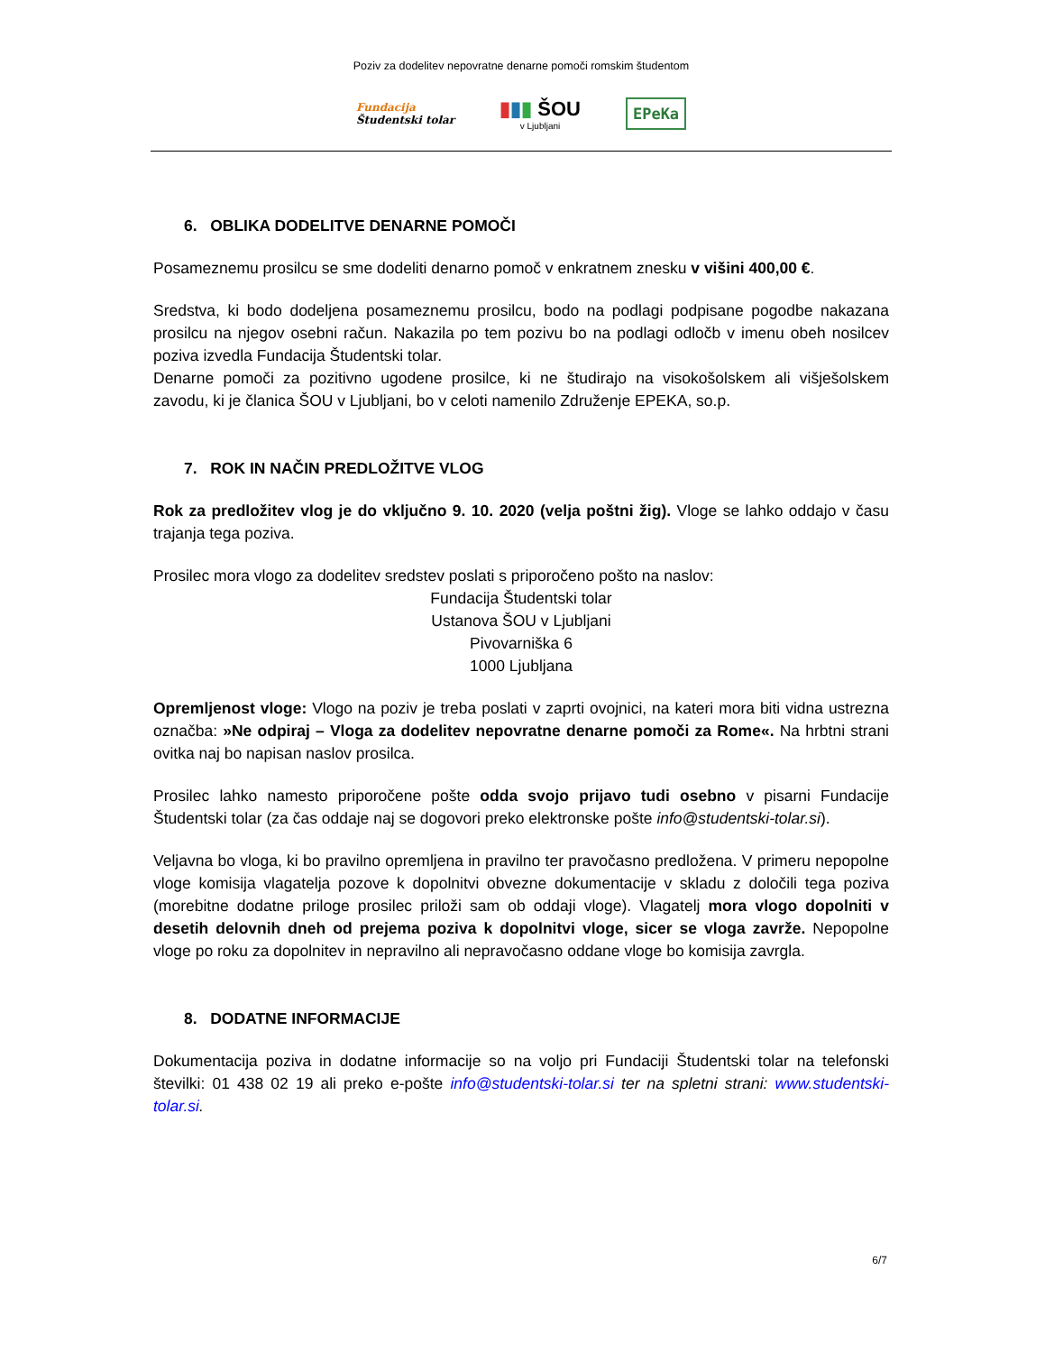Poziv za dodelitev nepovratne denarne pomoči romskim študentom
Fundacija
Študentski tolar
▮▮▮ ŠOU
v Ljubljani
EPeKa
6. OBLIKA DODELITVE DENARNE POMOČI
Posameznemu prosilcu se sme dodeliti denarno pomoč v enkratnem znesku v višini 400,00 €.
Sredstva, ki bodo dodeljena posameznemu prosilcu, bodo na podlagi podpisane pogodbe nakazana prosilcu na njegov osebni račun. Nakazila po tem pozivu bo na podlagi odločb v imenu obeh nosilcev poziva izvedla Fundacija Študentski tolar.
Denarne pomoči za pozitivno ugodene prosilce, ki ne študirajo na visokošolskem ali višješolskem zavodu, ki je članica ŠOU v Ljubljani, bo v celoti namenilo Združenje EPEKA, so.p.
7. ROK IN NAČIN PREDLOŽITVE VLOG
Rok za predložitev vlog je do vključno 9. 10. 2020 (velja poštni žig). Vloge se lahko oddajo v času trajanja tega poziva.
Prosilec mora vlogo za dodelitev sredstev poslati s priporočeno pošto na naslov:
Fundacija Študentski tolar
Ustanova ŠOU v Ljubljani
Pivovarniška 6
1000 Ljubljana
Opremljenost vloge: Vlogo na poziv je treba poslati v zaprti ovojnici, na kateri mora biti vidna ustrezna označba: »Ne odpiraj – Vloga za dodelitev nepovratne denarne pomoči za Rome«. Na hrbtni strani ovitka naj bo napisan naslov prosilca.
Prosilec lahko namesto priporočene pošte odda svojo prijavo tudi osebno v pisarni Fundacije Študentski tolar (za čas oddaje naj se dogovori preko elektronske pošte info@studentski-tolar.si).
Veljavna bo vloga, ki bo pravilno opremljena in pravilno ter pravočasno predložena. V primeru nepopolne vloge komisija vlagatelja pozove k dopolnitvi obvezne dokumentacije v skladu z določili tega poziva (morebitne dodatne priloge prosilec priloži sam ob oddaji vloge). Vlagatelj mora vlogo dopolniti v desetih delovnih dneh od prejema poziva k dopolnitvi vloge, sicer se vloga zavrže. Nepopolne vloge po roku za dopolnitev in nepravilno ali nepravočasno oddane vloge bo komisija zavrgla.
8. DODATNE INFORMACIJE
Dokumentacija poziva in dodatne informacije so na voljo pri Fundaciji Študentski tolar na telefonski številki: 01 438 02 19 ali preko e-pošte info@studentski-tolar.si ter na spletni strani: www.studentski-tolar.si.
6/7